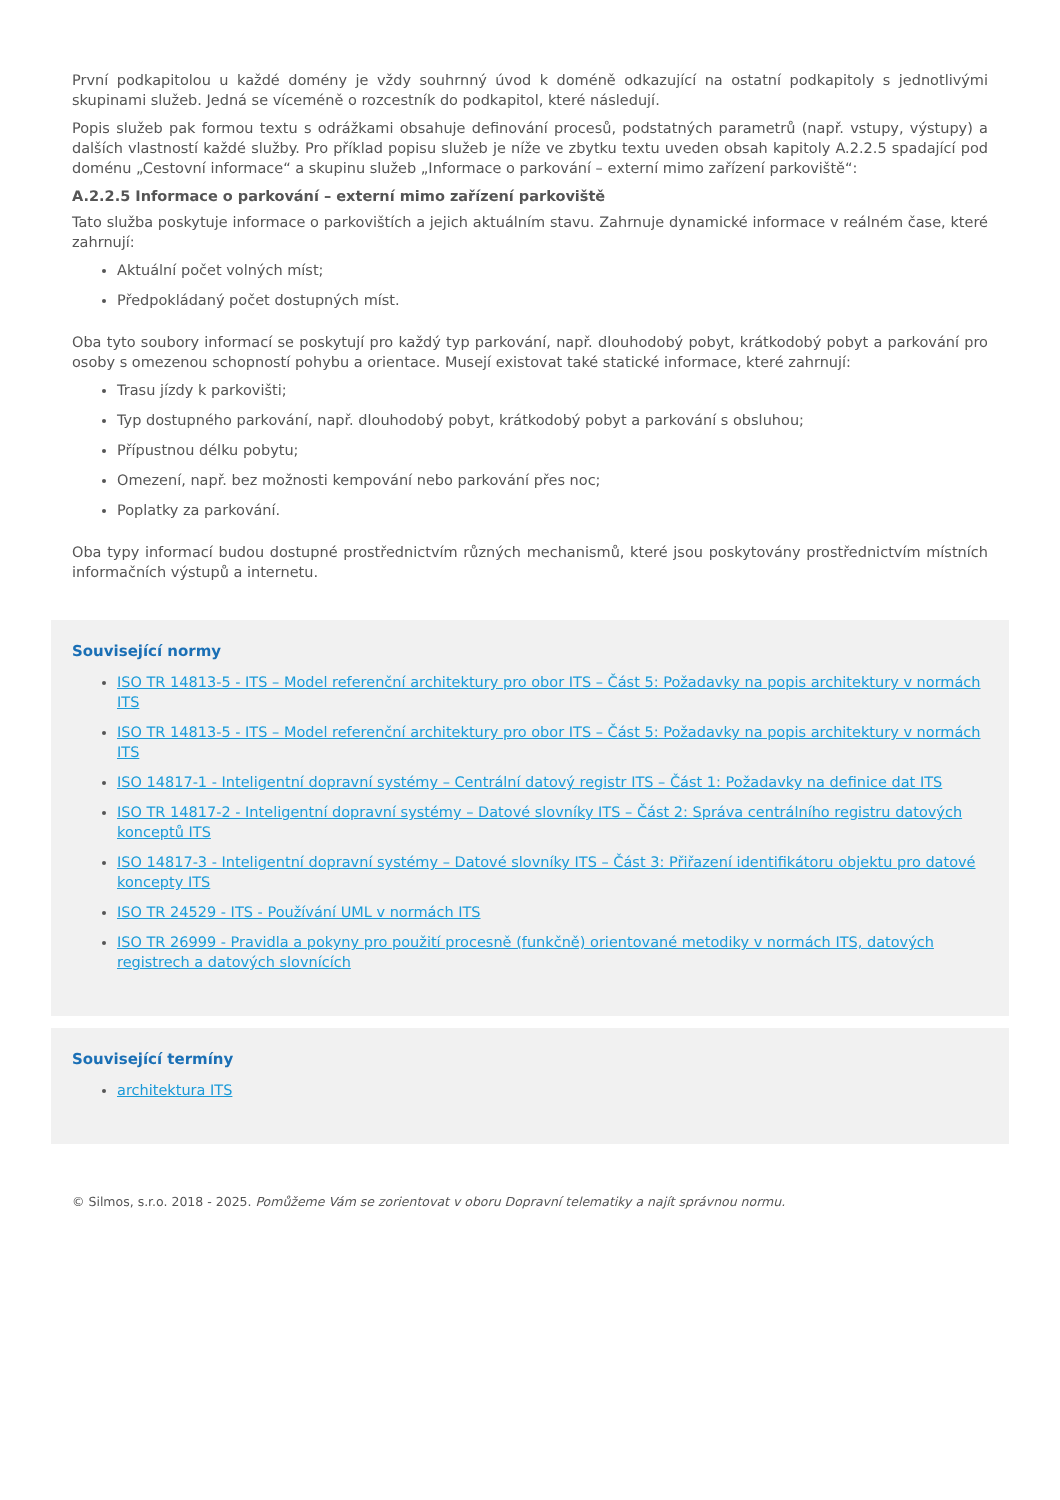První podkapitolou u každé domény je vždy souhrnný úvod k doméně odkazující na ostatní podkapitoly s jednotlivými skupinami služeb. Jedná se víceméně o rozcestník do podkapitol, které následují.
Popis služeb pak formou textu s odrážkami obsahuje definování procesů, podstatných parametrů (např. vstupy, výstupy) a dalších vlastností každé služby. Pro příklad popisu služeb je níže ve zbytku textu uveden obsah kapitoly A.2.2.5 spadající pod doménu „Cestovní informace“ a skupinu služeb „Informace o parkování – externí mimo zařízení parkoviště“:
A.2.2.5 Informace o parkování – externí mimo zařízení parkoviště
Tato služba poskytuje informace o parkovištích a jejich aktuálním stavu. Zahrnuje dynamické informace v reálném čase, které zahrnují:
Aktuální počet volných míst;
Předpokládaný počet dostupných míst.
Oba tyto soubory informací se poskytují pro každý typ parkování, např. dlouhodobý pobyt, krátkodobý pobyt a parkování pro osoby s omezenou schopností pohybu a orientace. Musejí existovat také statické informace, které zahrnují:
Trasu jízdy k parkovišti;
Typ dostupného parkování, např. dlouhodobý pobyt, krátkodobý pobyt a parkování s obsluhou;
Přípustnou délku pobytu;
Omezení, např. bez možnosti kempování nebo parkování přes noc;
Poplatky za parkování.
Oba typy informací budou dostupné prostřednictvím různých mechanismů, které jsou poskytovány prostřednictvím místních informačních výstupů a internetu.
Související normy
ISO TR 14813-5 - ITS – Model referenční architektury pro obor ITS – Část 5: Požadavky na popis architektury v normách ITS
ISO TR 14813-5 - ITS – Model referenční architektury pro obor ITS – Část 5: Požadavky na popis architektury v normách ITS
ISO 14817-1 - Inteligentní dopravní systémy – Centrální datový registr ITS – Část 1: Požadavky na definice dat ITS
ISO TR 14817-2 - Inteligentní dopravní systémy – Datové slovníky ITS – Část 2: Správa centrálního registru datových konceptů ITS
ISO 14817-3 - Inteligentní dopravní systémy – Datové slovníky ITS – Část 3: Přiřazení identifikátoru objektu pro datové koncepty ITS
ISO TR 24529 - ITS - Používání UML v normách ITS
ISO TR 26999 - Pravidla a pokyny pro použití procesně (funkčně) orientované metodiky v normách ITS, datových registrech a datových slovnících
Související termíny
architektura ITS
© Silmos, s.r.o. 2018 - 2025. Pomůžeme Vám se zorientovat v oboru Dopravní telematiky a najít správnou normu.